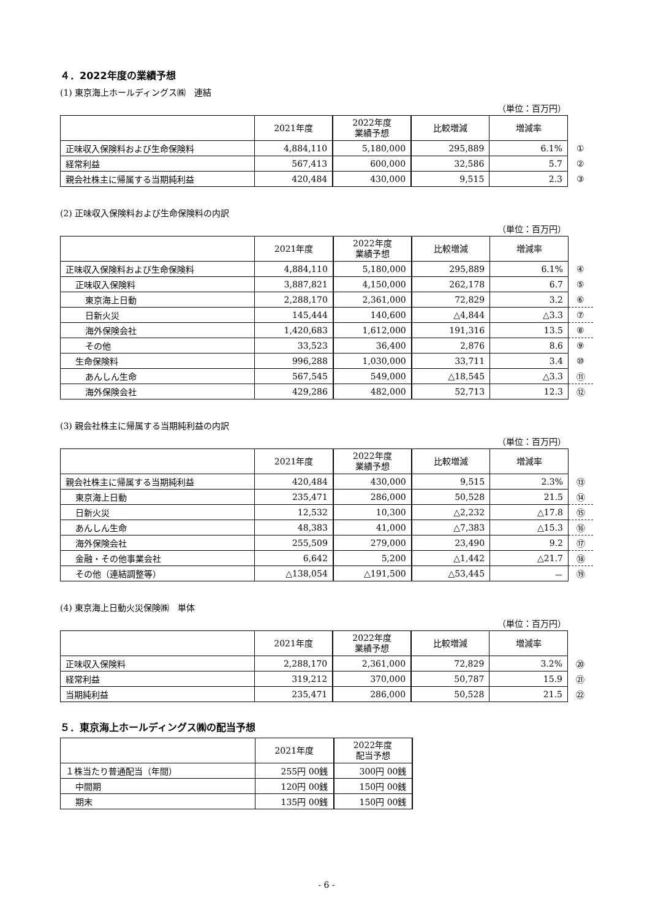４．2022年度の業績予想
(1) 東京海上ホールディングス㈱　連結
（単位：百万円）
| | 2021年度 | 2022年度 業績予想 | 比較増減 | 増減率 | |
| 正味収入保険料および生命保険料 | 4,884,110 | 5,180,000 | 295,889 | 6.1% | ① |
| 経常利益 | 567,413 | 600,000 | 32,586 | 5.7 | ② |
| 親会社株主に帰属する当期純利益 | 420,484 | 430,000 | 9,515 | 2.3 | ③ |
(2) 正味収入保険料および生命保険料の内訳
（単位：百万円）
| | 2021年度 | 2022年度 業績予想 | 比較増減 | 増減率 | |
| 正味収入保険料および生命保険料 | 4,884,110 | 5,180,000 | 295,889 | 6.1% | ④ |
| 正味収入保険料 | 3,887,821 | 4,150,000 | 262,178 | 6.7 | ⑤ |
| 東京海上日動 | 2,288,170 | 2,361,000 | 72,829 | 3.2 | ⑥ |
| 日新火災 | 145,444 | 140,600 | △4,844 | △3.3 | ⑦ |
| 海外保険会社 | 1,420,683 | 1,612,000 | 191,316 | 13.5 | ⑧ |
| その他 | 33,523 | 36,400 | 2,876 | 8.6 | ⑨ |
| 生命保険料 | 996,288 | 1,030,000 | 33,711 | 3.4 | ⑩ |
| あんしん生命 | 567,545 | 549,000 | △18,545 | △3.3 | ⑪ |
| 海外保険会社 | 429,286 | 482,000 | 52,713 | 12.3 | ⑫ |
(3) 親会社株主に帰属する当期純利益の内訳
（単位：百万円）
| | 2021年度 | 2022年度 業績予想 | 比較増減 | 増減率 | |
| 親会社株主に帰属する当期純利益 | 420,484 | 430,000 | 9,515 | 2.3% | ⑬ |
| 東京海上日動 | 235,471 | 286,000 | 50,528 | 21.5 | ⑭ |
| 日新火災 | 12,532 | 10,300 | △2,232 | △17.8 | ⑮ |
| あんしん生命 | 48,383 | 41,000 | △7,383 | △15.3 | ⑯ |
| 海外保険会社 | 255,509 | 279,000 | 23,490 | 9.2 | ⑰ |
| 金融・その他事業会社 | 6,642 | 5,200 | △1,442 | △21.7 | ⑱ |
| その他（連結調整等） | △138,054 | △191,500 | △53,445 | － | ⑲ |
(4) 東京海上日動火災保険㈱　単体
（単位：百万円）
| | 2021年度 | 2022年度 業績予想 | 比較増減 | 増減率 | |
| 正味収入保険料 | 2,288,170 | 2,361,000 | 72,829 | 3.2% | ⑳ |
| 経常利益 | 319,212 | 370,000 | 50,787 | 15.9 | ㉑ |
| 当期純利益 | 235,471 | 286,000 | 50,528 | 21.5 | ㉒ |
５．東京海上ホールディングス㈱の配当予想
| | 2021年度 | 2022年度 配当予想 |
| --- | --- | --- |
| １株当たり普通配当（年間） | 255円 00銭 | 300円 00銭 |
| 中間期 | 120円 00銭 | 150円 00銭 |
| 期末 | 135円 00銭 | 150円 00銭 |
- 6 -